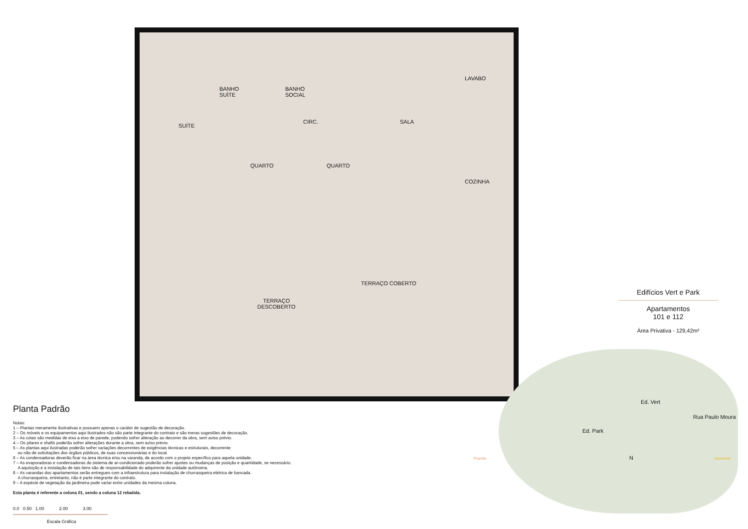SUÍTE
BANHO
SUÍTE
BANHO
SOCIAL
LAVABO
CIRC. SALA
QUARTO QUARTO
COZINHA
TERRAÇO COBERTO
TERRAÇO
DESCOBERTO
Edifícios Vert e Park
Apartamentos
101 e 112
Área Privativa - 129,42m²
Ed. Vert
Ed. Park
Rua Paulo Moura
Poente N Nascente
Planta Padrão
Notas:
1 – Plantas meramente ilustrativas e possuem apenas o caráter de sugestão de decoração.
2 – Os móveis e os equipamentos aqui ilustrados não são parte integrante do contrato e são meras sugestões de decoração.
3 – As cotas são medidas de eixo a eixo de parede, podendo sofrer alteração ao decorrer da obra, sem aviso prévio.
4 – Os pilares e shafts poderão sofrer alterações durante a obra, sem aviso prévio.
5 – As plantas aqui ilustradas poderão sofrer variações decorrentes de exigências técnicas e estruturais, decorrente
ou não de solicitações dos órgãos públicos, de suas concessionárias e do local.
6 – As condensadoras deverão ficar na área técnica e/ou na varanda, de acordo com o projeto específico para aquela unidade.
7 – As evaporadoras e condensadoras do sistema de ar-condicionado poderão sofrer ajustes ou mudanças de posição e quantidade, se necessário.
A aquisição e a instalação de tais itens são de responsabilidade do adquirente da unidade autônoma.
8 – As varandas dos apartamentos serão entregues com a infraestrutura para instalação de churrasqueira elétrica de bancada.
A churrasqueira, entretanto, não é parte integrante do contrato.
9 – A espécie de vegetação da jardineira pode variar entre unidades da mesma coluna.
Esta planta é referente a coluna 01, sendo a coluna 12 rebatida.
0.0 0.50 1.00 2.00 3.00
Escala Gráfica